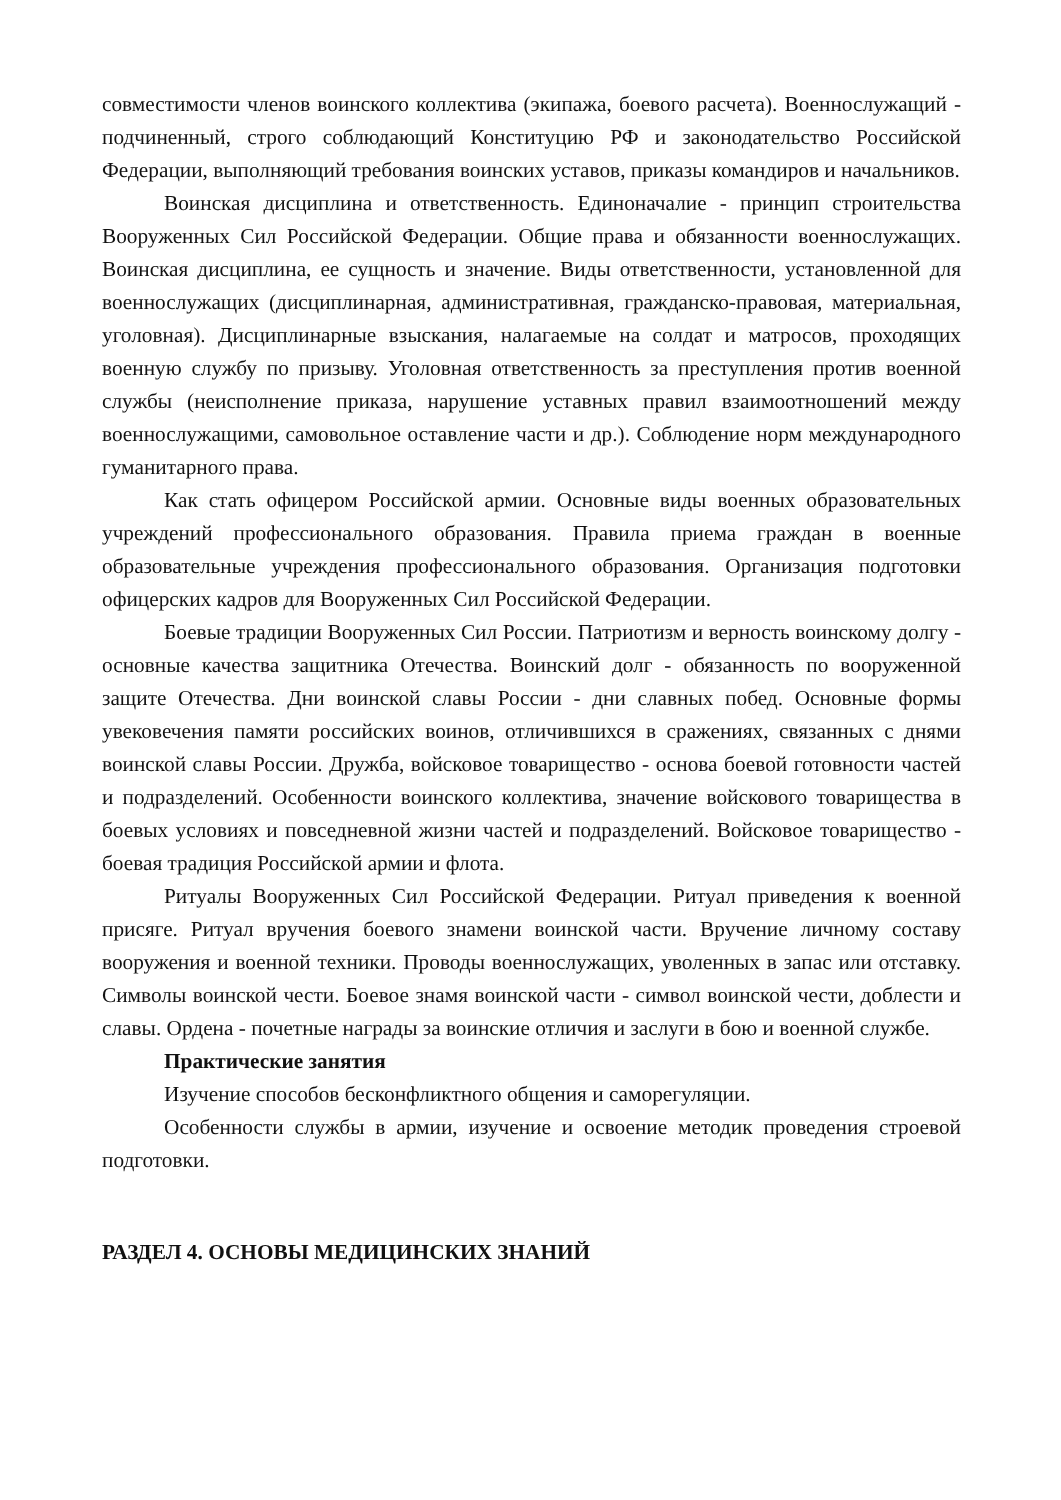совместимости членов воинского коллектива (экипажа, боевого расчета). Военнослужащий - подчиненный, строго соблюдающий Конституцию РФ и законодательство Российской Федерации, выполняющий требования воинских уставов, приказы командиров и начальников.
Воинская дисциплина и ответственность. Единоначалие - принцип строительства Вооруженных Сил Российской Федерации. Общие права и обязанности военнослужащих. Воинская дисциплина, ее сущность и значение. Виды ответственности, установленной для военнослужащих (дисциплинарная, административная, гражданско-правовая, материальная, уголовная). Дисциплинарные взыскания, налагаемые на солдат и матросов, проходящих военную службу по призыву. Уголовная ответственность за преступления против военной службы (неисполнение приказа, нарушение уставных правил взаимоотношений между военнослужащими, самовольное оставление части и др.). Соблюдение норм международного гуманитарного права.
Как стать офицером Российской армии. Основные виды военных образовательных учреждений профессионального образования. Правила приема граждан в военные образовательные учреждения профессионального образования. Организация подготовки офицерских кадров для Вооруженных Сил Российской Федерации.
Боевые традиции Вооруженных Сил России. Патриотизм и верность воинскому долгу - основные качества защитника Отечества. Воинский долг - обязанность по вооруженной защите Отечества. Дни воинской славы России - дни славных побед. Основные формы увековечения памяти российских воинов, отличившихся в сражениях, связанных с днями воинской славы России. Дружба, войсковое товарищество - основа боевой готовности частей и подразделений. Особенности воинского коллектива, значение войскового товарищества в боевых условиях и повседневной жизни частей и подразделений. Войсковое товарищество - боевая традиция Российской армии и флота.
Ритуалы Вооруженных Сил Российской Федерации. Ритуал приведения к военной присяге. Ритуал вручения боевого знамени воинской части. Вручение личному составу вооружения и военной техники. Проводы военнослужащих, уволенных в запас или отставку. Символы воинской чести. Боевое знамя воинской части - символ воинской чести, доблести и славы. Ордена - почетные награды за воинские отличия и заслуги в бою и военной службе.
Практические занятия
Изучение способов бесконфликтного общения и саморегуляции.
Особенности службы в армии, изучение и освоение методик проведения строевой подготовки.
РАЗДЕЛ 4. ОСНОВЫ МЕДИЦИНСКИХ ЗНАНИЙ